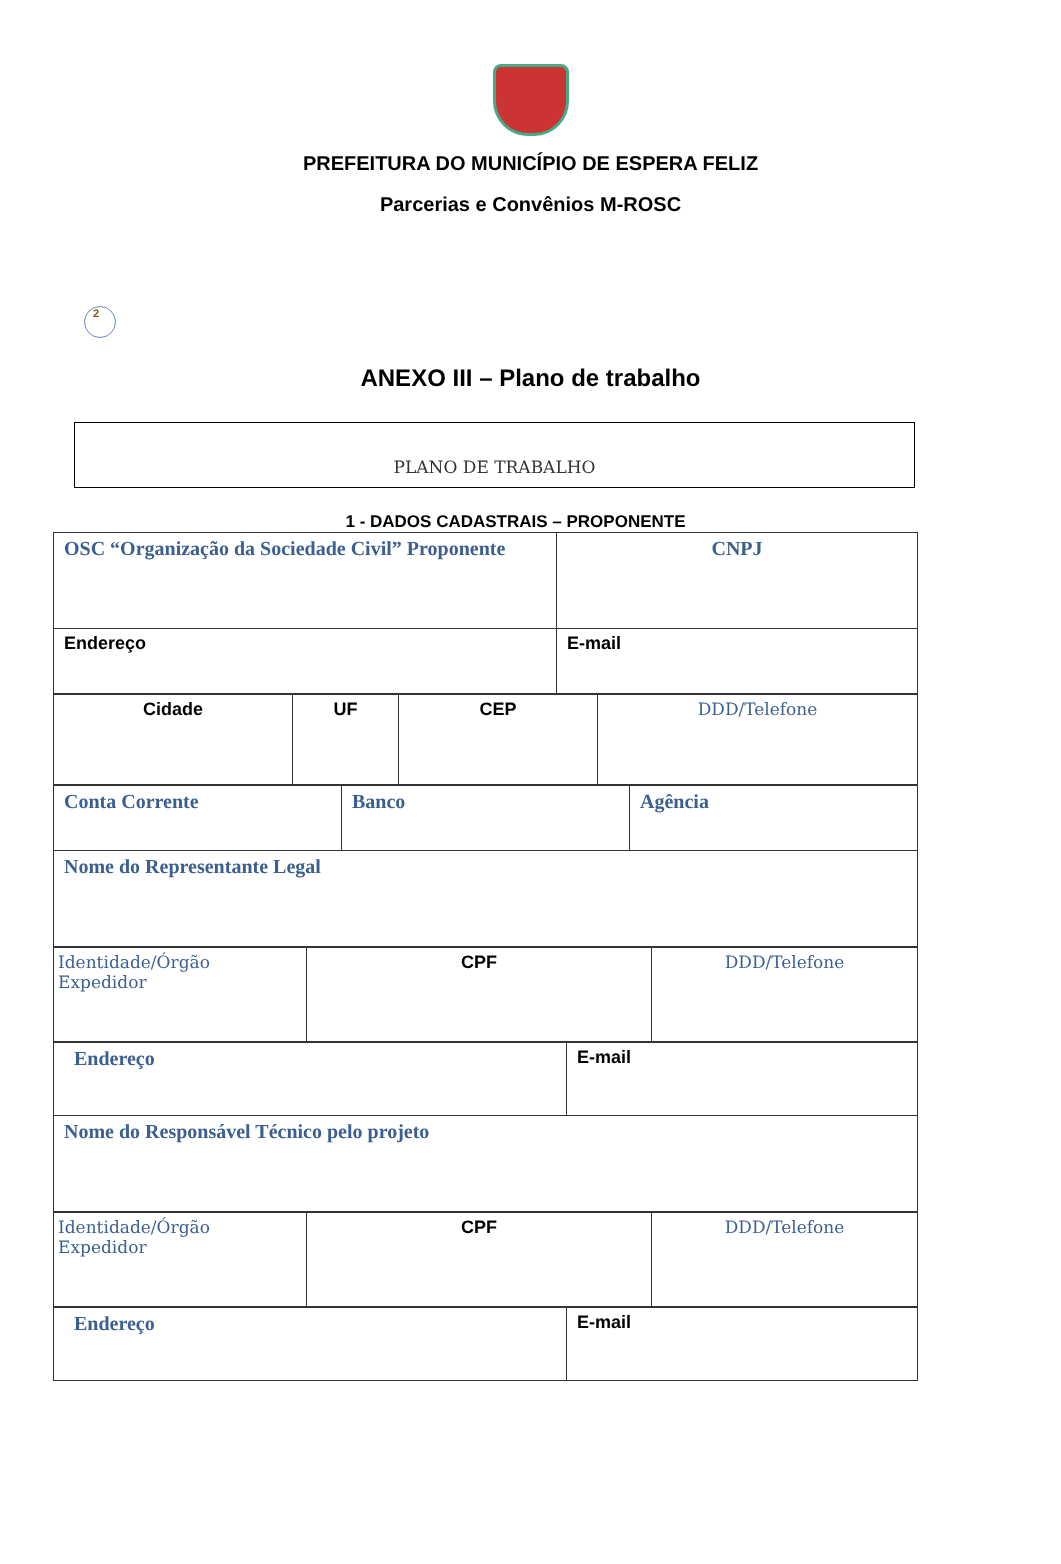PREFEITURA DO MUNICÍPIO DE ESPERA FELIZ
Parcerias e Convênios M-ROSC
2
ANEXO III – Plano de trabalho
PLANO DE TRABALHO
1 - DADOS CADASTRAIS – PROPONENTE
| OSC “Organização da Sociedade Civil” Proponente | CNPJ |
| Endereço | E-mail |
| Cidade | UF | CEP | DDD/Telefone |
| Conta Corrente | Banco | Agência |
| Nome do Representante Legal | | |
| Identidade/Órgão Expedidor | CPF | DDD/Telefone |
| Endereço | E-mail |
| Nome do Responsável Técnico pelo projeto | |
| Identidade/Órgão Expedidor | CPF | DDD/Telefone |
| Endereço | E-mail |